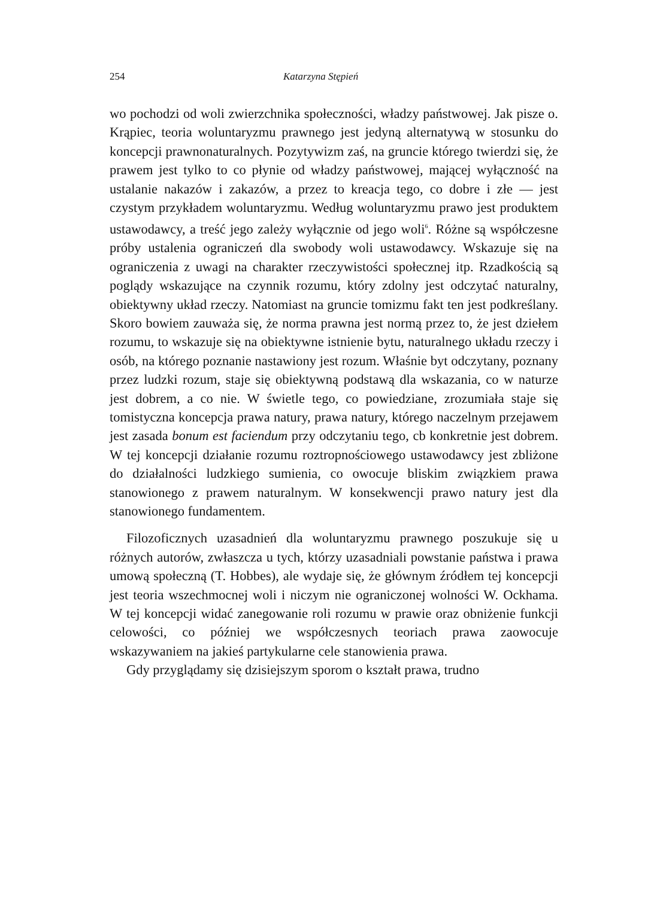254 Katarzyna Stępień
wo pochodzi od woli zwierzchnika społeczności, władzy państwowej. Jak pisze o. Krąpiec, teoria woluntaryzmu prawnego jest jedyną alternatywą w stosunku do koncepcji prawnonaturalnych. Pozytywizm zaś, na gruncie którego twierdzi się, że prawem jest tylko to co płynie od władzy państwowej, mającej wyłączność na ustalanie nakazów i zakazów, a przez to kreacja tego, co dobre i złe — jest czystym przykładem woluntaryzmu. Według woluntaryzmu prawo jest produktem ustawodawcy, a treść jego zależy wyłącznie od jego woli<sup>6</sup>. Różne są współczesne próby ustalenia ograniczeń dla swobody woli ustawodawcy. Wskazuje się na ograniczenia z uwagi na charakter rzeczywistości społecznej itp. Rzadkością są poglądy wskazujące na czynnik rozumu, który zdolny jest odczytać naturalny, obiektywny układ rzeczy. Natomiast na gruncie tomizmu fakt ten jest podkreślany. Skoro bowiem zauważa się, że norma prawna jest normą przez to, że jest dziełem rozumu, to wskazuje się na obiektywne istnienie bytu, naturalnego układu rzeczy i osób, na którego poznanie nastawiony jest rozum. Właśnie byt odczytany, poznany przez ludzki rozum, staje się obiektywną podstawą dla wskazania, co w naturze jest dobrem, a co nie. W świetle tego, co powiedziane, zrozumiała staje się tomistyczna koncepcja prawa natury, prawa natury, którego naczelnym przejawem jest zasada bonum est faciendum przy odczytaniu tego, cb konkretnie jest dobrem. W tej koncepcji działanie rozumu roztropnościowego ustawodawcy jest zbliżone do działalności ludzkiego sumienia, co owocuje bliskim związkiem prawa stanowionego z prawem naturalnym. W konsekwencji prawo natury jest dla stanowionego fundamentem.
Filozoficznych uzasadnień dla woluntaryzmu prawnego poszukuje się u różnych autorów, zwłaszcza u tych, którzy uzasadniali powstanie państwa i prawa umową społeczną (T. Hobbes), ale wydaje się, że głównym źródłem tej koncepcji jest teoria wszechmocnej woli i niczym nie ograniczonej wolności W. Ockhama. W tej koncepcji widać zanegowanie roli rozumu w prawie oraz obniżenie funkcji celowości, co później we współczesnych teoriach prawa zaowocuje wskazywaniem na jakieś partykularne cele stanowienia prawa.
Gdy przyglądamy się dzisiejszym sporom o kształt prawa, trudno